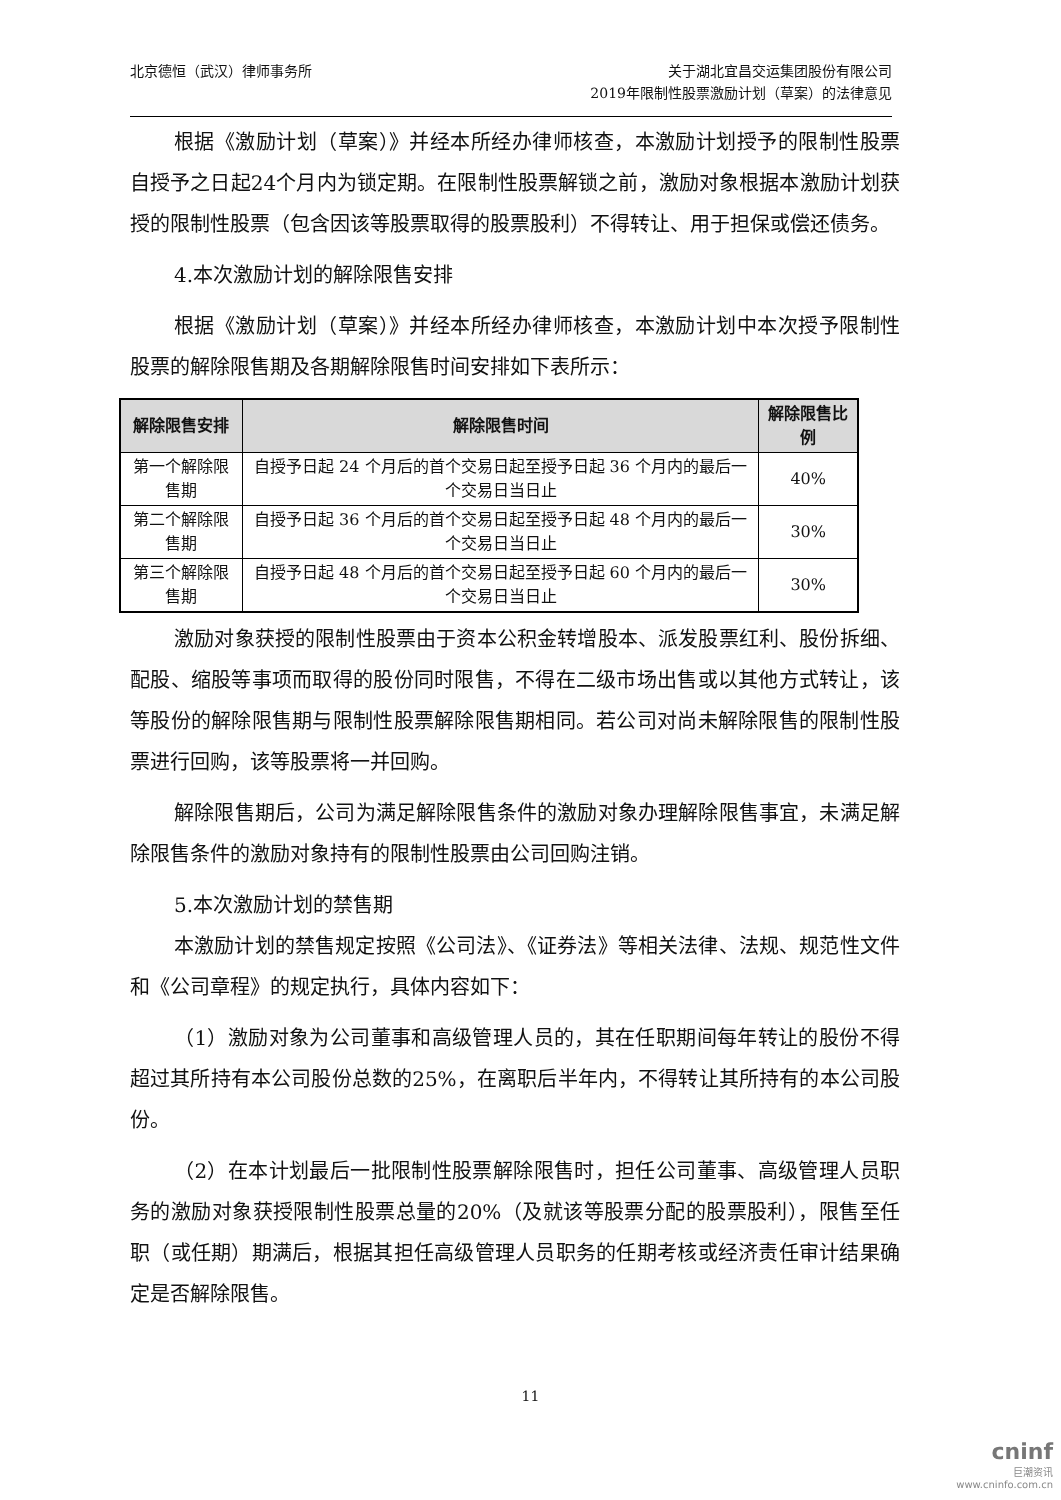北京德恒（武汉）律师事务所
关于湖北宜昌交运集团股份有限公司
2019年限制性股票激励计划（草案）的法律意见
根据《激励计划（草案）》并经本所经办律师核查，本激励计划授予的限制性股票自授予之日起24个月内为锁定期。在限制性股票解锁之前，激励对象根据本激励计划获授的限制性股票（包含因该等股票取得的股票股利）不得转让、用于担保或偿还债务。
4.本次激励计划的解除限售安排
根据《激励计划（草案）》并经本所经办律师核查，本激励计划中本次授予限制性股票的解除限售期及各期解除限售时间安排如下表所示：
| 解除限售安排 | 解除限售时间 | 解除限售比例 |
| --- | --- | --- |
| 第一个解除限售期 | 自授予日起 24 个月后的首个交易日起至授予日起 36 个月内的最后一个交易日当日止 | 40% |
| 第二个解除限售期 | 自授予日起 36 个月后的首个交易日起至授予日起 48 个月内的最后一个交易日当日止 | 30% |
| 第三个解除限售期 | 自授予日起 48 个月后的首个交易日起至授予日起 60 个月内的最后一个交易日当日止 | 30% |
激励对象获授的限制性股票由于资本公积金转增股本、派发股票红利、股份拆细、配股、缩股等事项而取得的股份同时限售，不得在二级市场出售或以其他方式转让，该等股份的解除限售期与限制性股票解除限售期相同。若公司对尚未解除限售的限制性股票进行回购，该等股票将一并回购。
解除限售期后，公司为满足解除限售条件的激励对象办理解除限售事宜，未满足解除限售条件的激励对象持有的限制性股票由公司回购注销。
5.本次激励计划的禁售期
本激励计划的禁售规定按照《公司法》、《证券法》等相关法律、法规、规范性文件和《公司章程》的规定执行，具体内容如下：
（1）激励对象为公司董事和高级管理人员的，其在任职期间每年转让的股份不得超过其所持有本公司股份总数的25%，在离职后半年内，不得转让其所持有的本公司股份。
（2）在本计划最后一批限制性股票解除限售时，担任公司董事、高级管理人员职务的激励对象获授限制性股票总量的20%（及就该等股票分配的股票股利），限售至任职（或任期）期满后，根据其担任高级管理人员职务的任期考核或经济责任审计结果确定是否解除限售。
11
cninf
巨潮资讯
www.cninfo.com.cn